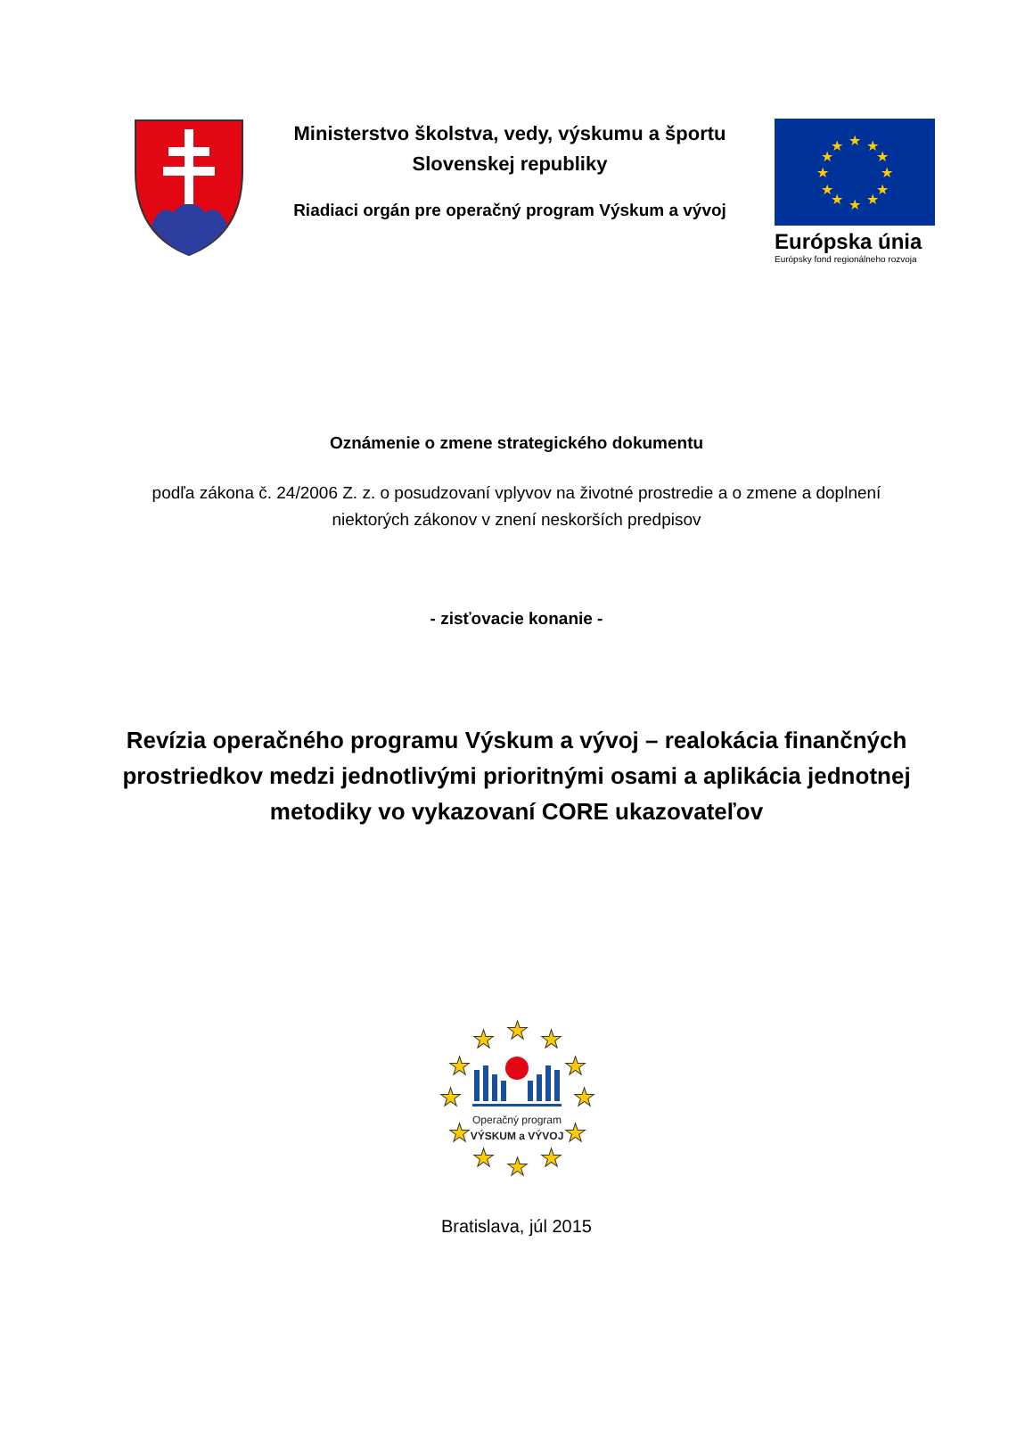Ministerstvo školstva, vedy, výskumu a športu
Slovenskej republiky
Riadiaci orgán pre operačný program Výskum a vývoj
★
★
★
★
★
★
★
★
★
★
★
★
Európska únia
Európsky fond regionálneho rozvoja
Oznámenie o zmene strategického dokumentu
podľa zákona č. 24/2006 Z. z. o posudzovaní vplyvov na životné prostredie a o zmene a doplnení
niektorých zákonov v znení neskorších predpisov
- zisťovacie konanie -
Revízia operačného programu Výskum a vývoj – realokácia finančných
prostriedkov medzi jednotlivými prioritnými osami a aplikácia jednotnej
metodiky vo vykazovaní CORE ukazovateľov
★
★
★
★
★
★
★
★
★
★
★
★
Operačný program
VÝSKUM a VÝVOJ
Bratislava, júl 2015